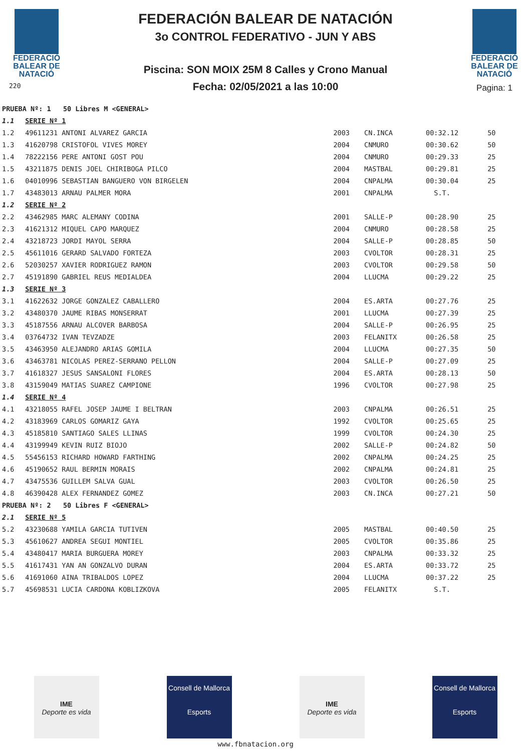FEDERACIÓ
BALEAR DE
NATACIÓ
220
FEDERACIÓN BALEAR DE NATACIÓN
3o CONTROL FEDERATIVO - JUN Y ABS
Piscina: SON MOIX 25M 8 Calles y Crono Manual
Fecha: 02/05/2021 a las 10:00
FEDERACIÓ
BALEAR DE
NATACIÓ
Pagina: 1
| PRUEBA Nº: 1 50 Libres M <GENERAL> | | | | | |
| 1.1 | SERIE Nº 1 | | | | |
| 1.2 | 49611231 ANTONI ALVAREZ GARCIA | 2003 | CN.INCA | 00:32.12 | 50 |
| 1.3 | 41620798 CRISTOFOL VIVES MOREY | 2004 | CNMURO | 00:30.62 | 50 |
| 1.4 | 78222156 PERE ANTONI GOST POU | 2004 | CNMURO | 00:29.33 | 25 |
| 1.5 | 43211875 DENIS JOEL CHIRIBOGA PILCO | 2004 | MASTBAL | 00:29.81 | 25 |
| 1.6 | 04010996 SEBASTIAN BANGUERO VON BIRGELEN | 2004 | CNPALMA | 00:30.04 | 25 |
| 1.7 | 43483013 ARNAU PALMER MORA | 2001 | CNPALMA | S.T. | |
| 1.2 | SERIE Nº 2 | | | | |
| 2.2 | 43462985 MARC ALEMANY CODINA | 2001 | SALLE-P | 00:28.90 | 25 |
| 2.3 | 41621312 MIQUEL CAPO MARQUEZ | 2004 | CNMURO | 00:28.58 | 25 |
| 2.4 | 43218723 JORDI MAYOL SERRA | 2004 | SALLE-P | 00:28.85 | 50 |
| 2.5 | 45611016 GERARD SALVADO FORTEZA | 2003 | CVOLTOR | 00:28.31 | 25 |
| 2.6 | 52030257 XAVIER RODRIGUEZ RAMON | 2003 | CVOLTOR | 00:29.58 | 50 |
| 2.7 | 45191890 GABRIEL REUS MEDIALDEA | 2004 | LLUCMA | 00:29.22 | 25 |
| 1.3 | SERIE Nº 3 | | | | |
| 3.1 | 41622632 JORGE GONZALEZ CABALLERO | 2004 | ES.ARTA | 00:27.76 | 25 |
| 3.2 | 43480370 JAUME RIBAS MONSERRAT | 2001 | LLUCMA | 00:27.39 | 25 |
| 3.3 | 45187556 ARNAU ALCOVER BARBOSA | 2004 | SALLE-P | 00:26.95 | 25 |
| 3.4 | 03764732 IVAN TEVZADZE | 2003 | FELANITX | 00:26.58 | 25 |
| 3.5 | 43463950 ALEJANDRO ARIAS GOMILA | 2004 | LLUCMA | 00:27.35 | 50 |
| 3.6 | 43463781 NICOLAS PEREZ-SERRANO PELLON | 2004 | SALLE-P | 00:27.09 | 25 |
| 3.7 | 41618327 JESUS SANSALONI FLORES | 2004 | ES.ARTA | 00:28.13 | 50 |
| 3.8 | 43159049 MATIAS SUAREZ CAMPIONE | 1996 | CVOLTOR | 00:27.98 | 25 |
| 1.4 | SERIE Nº 4 | | | | |
| 4.1 | 43218055 RAFEL JOSEP JAUME I BELTRAN | 2003 | CNPALMA | 00:26.51 | 25 |
| 4.2 | 43183969 CARLOS GOMARIZ GAYA | 1992 | CVOLTOR | 00:25.65 | 25 |
| 4.3 | 45185810 SANTIAGO SALES LLINAS | 1999 | CVOLTOR | 00:24.30 | 25 |
| 4.4 | 43199949 KEVIN RUIZ BIOJO | 2002 | SALLE-P | 00:24.82 | 50 |
| 4.5 | 55456153 RICHARD HOWARD FARTHING | 2002 | CNPALMA | 00:24.25 | 25 |
| 4.6 | 45190652 RAUL BERMIN MORAIS | 2002 | CNPALMA | 00:24.81 | 25 |
| 4.7 | 43475536 GUILLEM SALVA GUAL | 2003 | CVOLTOR | 00:26.50 | 25 |
| 4.8 | 46390428 ALEX FERNANDEZ GOMEZ | 2003 | CN.INCA | 00:27.21 | 50 |
| PRUEBA Nº: 2 50 Libres F <GENERAL> | | | | | |
| 2.1 | SERIE Nº 5 | | | | |
| 5.2 | 43230688 YAMILA GARCIA TUTIVEN | 2005 | MASTBAL | 00:40.50 | 25 |
| 5.3 | 45610627 ANDREA SEGUI MONTIEL | 2005 | CVOLTOR | 00:35.86 | 25 |
| 5.4 | 43480417 MARIA BURGUERA MOREY | 2003 | CNPALMA | 00:33.32 | 25 |
| 5.5 | 41617431 YAN AN GONZALVO DURAN | 2004 | ES.ARTA | 00:33.72 | 25 |
| 5.6 | 41691060 AINA TRIBALDOS LOPEZ | 2004 | LLUCMA | 00:37.22 | 25 |
| 5.7 | 45698531 LUCIA CARDONA KOBLIZKOVA | 2005 | FELANITX | S.T. | |
IME
Deporte es vida
Consell de Mallorca
Esports
IME
Deporte es vida
Consell de Mallorca
Esports
www.fbnatacion.org